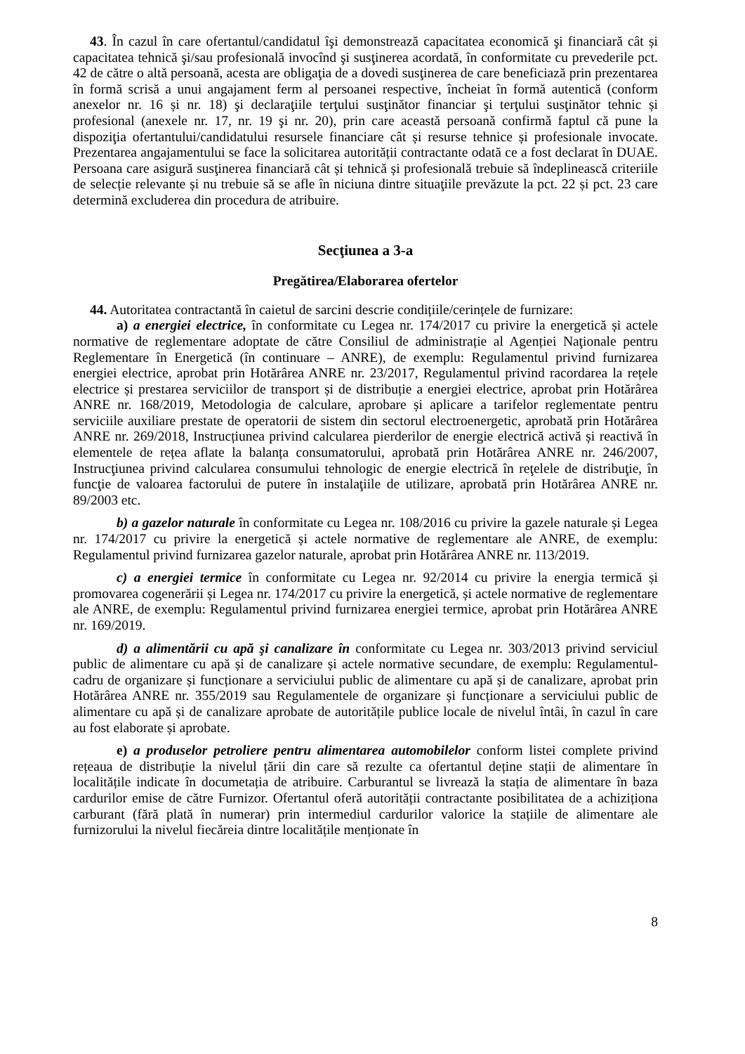43. În cazul în care ofertantul/candidatul îşi demonstrează capacitatea economică şi financiară cât și capacitatea tehnică şi/sau profesională invocînd şi susţinerea acordată, în conformitate cu prevederile pct. 42 de către o altă persoană, acesta are obligaţia de a dovedi susţinerea de care beneficiază prin prezentarea în formă scrisă a unui angajament ferm al persoanei respective, încheiat în formă autentică (conform anexelor nr. 16 și nr. 18) şi declaraţiile terţului susţinător financiar şi terţului susţinător tehnic și profesional (anexele nr. 17, nr. 19 şi nr. 20), prin care această persoană confirmă faptul că pune la dispoziţia ofertantului/candidatului resursele financiare cât și resurse tehnice și profesionale invocate. Prezentarea angajamentului se face la solicitarea autorității contractante odată ce a fost declarat în DUAE. Persoana care asigură susţinerea financiară cât și tehnică și profesională trebuie să îndeplinească criteriile de selecție relevante și nu trebuie să se afle în niciuna dintre situaţiile prevăzute la pct. 22 și pct. 23 care determină excluderea din procedura de atribuire.
Secţiunea a 3-a
Pregătirea/Elaborarea ofertelor
44. Autoritatea contractantă în caietul de sarcini descrie condițiile/cerințele de furnizare:
a) a energiei electrice, în conformitate cu Legea nr. 174/2017 cu privire la energetică și actele normative de reglementare adoptate de către Consiliul de administrație al Agenției Naţionale pentru Reglementare în Energetică (în continuare – ANRE), de exemplu: Regulamentul privind furnizarea energiei electrice, aprobat prin Hotărârea ANRE nr. 23/2017, Regulamentul privind racordarea la rețele electrice și prestarea serviciilor de transport și de distribuție a energiei electrice, aprobat prin Hotărârea ANRE nr. 168/2019, Metodologia de calculare, aprobare și aplicare a tarifelor reglementate pentru serviciile auxiliare prestate de operatorii de sistem din sectorul electroenergetic, aprobată prin Hotărârea ANRE nr. 269/2018, Instrucțiunea privind calcularea pierderilor de energie electrică activă și reactivă în elementele de rețea aflate la balanța consumatorului, aprobată prin Hotărârea ANRE nr. 246/2007, Instrucţiunea privind calcularea consumului tehnologic de energie electrică în reţelele de distribuţie, în funcţie de valoarea factorului de putere în instalaţiile de utilizare, aprobată prin Hotărârea ANRE nr. 89/2003 etc.
b) a gazelor naturale în conformitate cu Legea nr. 108/2016 cu privire la gazele naturale și Legea nr. 174/2017 cu privire la energetică și actele normative de reglementare ale ANRE, de exemplu: Regulamentul privind furnizarea gazelor naturale, aprobat prin Hotărârea ANRE nr. 113/2019.
c) a energiei termice în conformitate cu Legea nr. 92/2014 cu privire la energia termică și promovarea cogenerării și Legea nr. 174/2017 cu privire la energetică, și actele normative de reglementare ale ANRE, de exemplu: Regulamentul privind furnizarea energiei termice, aprobat prin Hotărârea ANRE nr. 169/2019.
d) a alimentării cu apă şi canalizare în conformitate cu Legea nr. 303/2013 privind serviciul public de alimentare cu apă și de canalizare și actele normative secundare, de exemplu: Regulamentul-cadru de organizare și funcționare a serviciului public de alimentare cu apă și de canalizare, aprobat prin Hotărârea ANRE nr. 355/2019 sau Regulamentele de organizare și funcționare a serviciului public de alimentare cu apă și de canalizare aprobate de autoritățile publice locale de nivelul întâi, în cazul în care au fost elaborate și aprobate.
e) a produselor petroliere pentru alimentarea automobilelor conform listei complete privind rețeaua de distribuție la nivelul țării din care să rezulte ca ofertantul deține stații de alimentare în localitățile indicate în documetația de atribuire. Carburantul se livrează la stația de alimentare în baza cardurilor emise de către Furnizor. Ofertantul oferă autorității contractante posibilitatea de a achiziționa carburant (fără plată în numerar) prin intermediul cardurilor valorice la stațiile de alimentare ale furnizorului la nivelul fiecăreia dintre localitățile menționate în
8